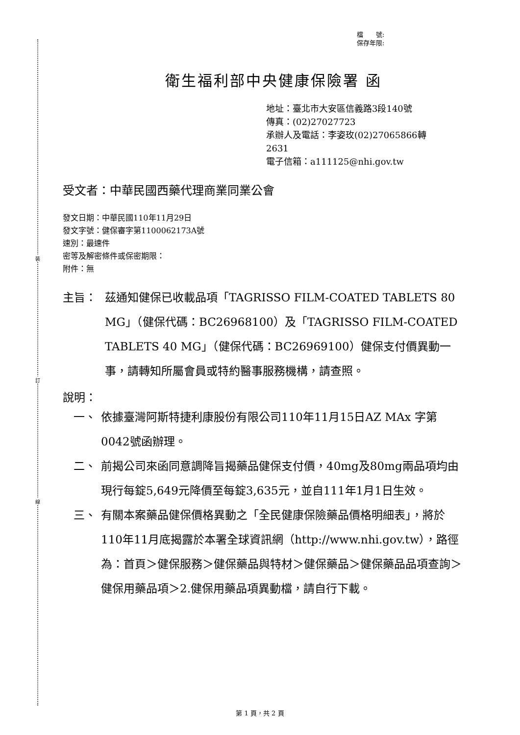裝
訂
線
檔　　號:
保存年限:
衛生福利部中央健康保險署 函
地址：臺北市大安區信義路3段140號
傳真：(02)27027723
承辦人及電話：李姿玫(02)27065866轉
2631
電子信箱：a111125@nhi.gov.tw
受文者：中華民國西藥代理商業同業公會
發文日期：中華民國110年11月29日
發文字號：健保審字第1100062173A號
速別：最速件
密等及解密條件或保密期限：
附件：無
主旨： 茲通知健保已收載品項「TAGRISSO FILM-COATED TABLETS 80 MG」（健保代碼：BC26968100）及「TAGRISSO FILM-COATED TABLETS 40 MG」（健保代碼：BC26969100）健保支付價異動一事，請轉知所屬會員或特約醫事服務機構，請查照。
說明：
一、 依據臺灣阿斯特捷利康股份有限公司110年11月15日AZ MAx 字第0042號函辦理。
二、 前揭公司來函同意調降旨揭藥品健保支付價，40mg及80mg兩品項均由現行每錠5,649元降價至每錠3,635元，並自111年1月1日生效。
三、 有關本案藥品健保價格異動之「全民健康保險藥品價格明細表」，將於110年11月底揭露於本署全球資訊網（http://www.nhi.gov.tw），路徑為：首頁＞健保服務＞健保藥品與特材＞健保藥品＞健保藥品品項查詢＞健保用藥品項＞2.健保用藥品項異動檔，請自行下載。
第 1 頁，共 2 頁